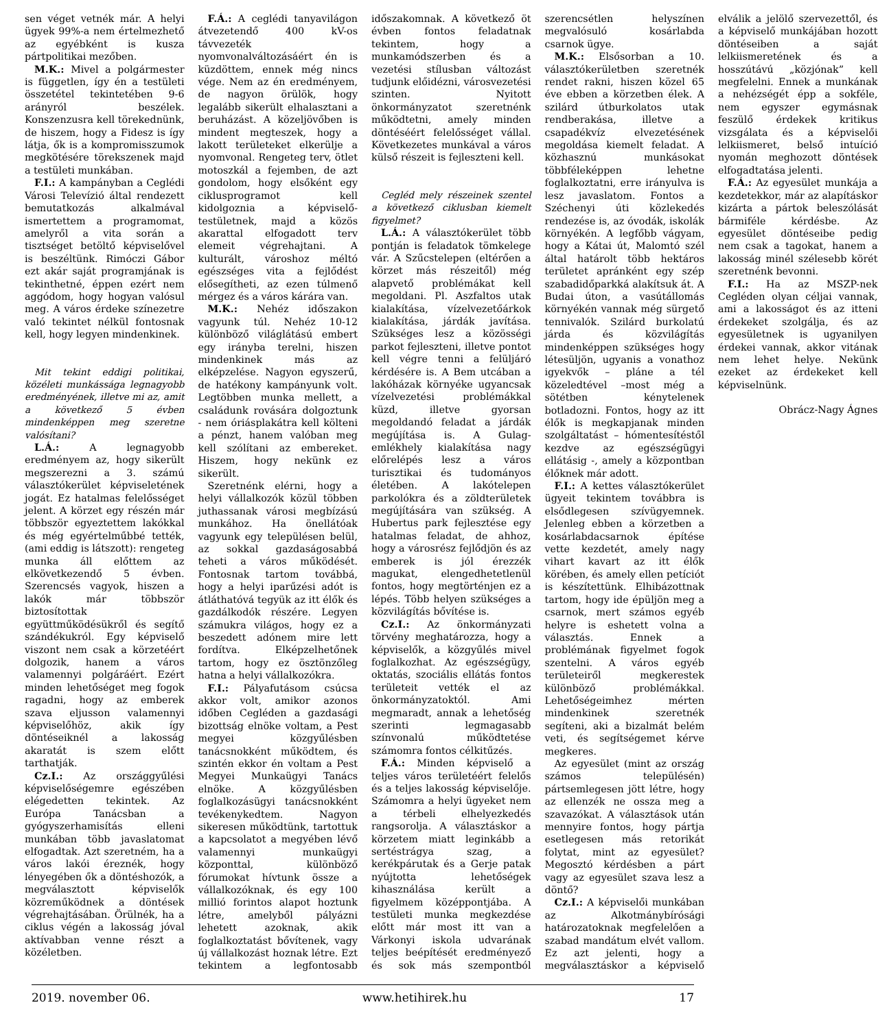sen véget vetnék már. A helyi ügyek 99%-a nem értelmezhető az egyébként is kusza pártpolitikai mezőben.
M.K.: Mivel a polgármester is független, így én a testületi összetétel tekintetében 9-6 arányról beszélek. Konszenzusra kell törekednünk, de hiszem, hogy a Fidesz is így látja, ők is a kompromisszumok megkötésére törekszenek majd a testületi munkában.
F.I.: A kampányban a Ceglédi Városi Televízió által rendezett bemutatkozás alkalmával ismertettem a programomat, amelyről a vita során a tisztséget betöltő képviselővel is beszéltünk. Rimóczi Gábor ezt akár saját programjának is tekinthetné, éppen ezért nem aggódom, hogy hogyan valósul meg. A város érdeke színezetre való tekintet nélkül fontosnak kell, hogy legyen mindenkinek.
Mit tekint eddigi politikai, közéleti munkássága legnagyobb eredményének, illetve mi az, amit a következő 5 évben mindenképpen meg szeretne valósítani?
L.Á.: A legnagyobb eredményem az, hogy sikerült megszerezni a 3. számú választókerület képviseletének jogát. Ez hatalmas felelősséget jelent. A körzet egy részén már többször egyeztettem lakókkal és még egyértelműbbé tették, (ami eddig is látszott): rengeteg munka áll előttem az elkövetkezendő 5 évben. Szerencsés vagyok, hiszen a lakók már többször biztosítottak együttműködésükről és segítő szándékukról. Egy képviselő viszont nem csak a körzetéért dolgozik, hanem a város valamennyi polgáráért. Ezért minden lehetőséget meg fogok ragadni, hogy az emberek szava eljusson valamennyi képviselőhöz, akik így döntéseiknél a lakosság akaratát is szem előtt tarthatják.
Cz.I.: Az országgyűlési képviselőségemre egészében elégedetten tekintek. Az Európa Tanácsban a gyógyszerhamisítás elleni munkában több javaslatomat elfogadtak. Azt szeretném, ha a város lakói éreznék, hogy lényegében ők a döntéshozók, a megválasztott képviselők közreműködnek a döntések végrehajtásában. Örülnék, ha a ciklus végén a lakosság jóval aktívabban venne részt a közéletben.
F.Á.: A ceglédi tanyavilágon átvezetendő 400 kV-os távvezeték nyomvonalváltozásáért én is küzdöttem, ennek még nincs vége. Nem az én eredményem, de nagyon örülök, hogy legalább sikerült elhalasztani a beruházást. A közeljövőben is mindent megteszek, hogy a lakott területeket elkerülje a nyomvonal. Rengeteg terv, ötlet motoszkál a fejemben, de azt gondolom, hogy elsőként egy ciklusprogramot kell kidolgoznia a képviselő-testületnek, majd a közös akarattal elfogadott terv elemeit végrehajtani. A kulturált, városhoz méltó egészséges vita a fejlődést elősegítheti, az ezen túlmenő mérgez és a város kárára van.
M.K.: Nehéz időszakon vagyunk túl. Nehéz 10-12 különböző világlátású embert egy irányba terelni, hiszen mindenkinek más az elképzelése. Nagyon egyszerű, de hatékony kampányunk volt. Legtöbben munka mellett, a családunk rovására dolgoztunk - nem óriásplakátra kell költeni a pénzt, hanem valóban meg kell szólítani az embereket. Hiszem, hogy nekünk ez sikerült.
Szeretnénk elérni, hogy a helyi vállalkozók közül többen juthassanak városi megbízású munkához. Ha önellátóak vagyunk egy településen belül, az sokkal gazdaságosabbá teheti a város működését. Fontosnak tartom továbbá, hogy a helyi iparűzési adót is átláthatóvá tegyük az itt élők és gazdálkodók részére. Legyen számukra világos, hogy ez a beszedett adónem mire lett fordítva. Elképzelhetőnek tartom, hogy ez ösztönzőleg hatna a helyi vállalkozókra.
F.I.: Pályafutásom csúcsa akkor volt, amikor azonos időben Cegléden a gazdasági bizottság elnöke voltam, a Pest megyei közgyűlésben tanácsnokként működtem, és szintén ekkor én voltam a Pest Megyei Munkaügyi Tanács elnöke. A közgyűlésben foglalkozásügyi tanácsnokként tevékenykedtem. Nagyon sikeresen működtünk, tartottuk a kapcsolatot a megyében lévő valamennyi munkaügyi központtal, különböző fórumokat hívtunk össze a vállalkozóknak, és egy 100 millió forintos alapot hoztunk létre, amelyből pályázni lehetett azoknak, akik foglalkoztatást bővítenek, vagy új vállalkozást hoznak létre. Ezt tekintem a legfontosabb időszakomnak. A következő öt évben fontos feladatnak tekintem, hogy a munkamódszerben és a vezetési stílusban változást tudjunk előidézni, városvezetési szinten. Nyitott önkormányzatot szeretnénk működtetni, amely minden döntéséért felelősséget vállal. Következetes munkával a város külső részeit is fejleszteni kell.
Cegléd mely részeinek szentel a következő ciklusban kiemelt figyelmet?
L.Á.: A választókerület több pontján is feladatok tömkelege vár. A Szűcstelepen (eltérően a körzet más részeitől) még alapvető problémákat kell megoldani. Pl. Aszfaltos utak kialakítása, vízelvezetőárkok kialakítása, járdák javítása. Szükséges lesz a közösségi parkot fejleszteni, illetve pontot kell végre tenni a felüljáró kérdésére is. A Bem utcában a lakóházak környéke ugyancsak vízelvezetési problémákkal küzd, illetve gyorsan megoldandó feladat a járdák megújítása is. A Gulag-emlékhely kialakítása nagy előrelépés lesz a város turisztikai és tudományos életében. A lakótelepen parkolókra és a zöldterületek megújítására van szükség. A Hubertus park fejlesztése egy hatalmas feladat, de ahhoz, hogy a városrész fejlődjön és az emberek is jól érezzék magukat, elengedhetetlenül fontos, hogy megtörténjen ez a lépés. Több helyen szükséges a közvilágítás bővítése is.
Cz.I.: Az önkormányzati törvény meghatározza, hogy a képviselők, a közgyűlés mivel foglalkozhat. Az egészségügy, oktatás, szociális ellátás fontos területeit vették el az önkormányzatoktól. Ami megmaradt, annak a lehetőség szerinti legmagasabb színvonalú működtetése számomra fontos célkitűzés.
F.Á.: Minden képviselő a teljes város területéért felelős és a teljes lakosság képviselője. Számomra a helyi ügyeket nem a térbeli elhelyezkedés rangsorolja. A választáskor a körzetem miatt leginkább a sertéstrágya szag, a kerékpárutak és a Gerje patak nyújtotta lehetőségek kihasználása került a figyelmem középpontjába. A testületi munka megkezdése előtt már most itt van a Várkonyi iskola udvarának teljes beépítését eredményező és sok más szempontból szerencsétlen helyszínen megvalósuló kosárlabda csarnok ügye.
M.K.: Elsősorban a 10. választókerületben szeretnék rendet rakni, hiszen közel 65 éve ebben a körzetben élek. A szilárd útburkolatos utak rendberakása, illetve a csapadékvíz elvezetésének megoldása kiemelt feladat. A közhasznú munkásokat többféleképpen lehetne foglalkoztatni, erre irányulva is lesz javaslatom. Fontos a Széchenyi úti közlekedés rendezése is, az óvodák, iskolák környékén. A legfőbb vágyam, hogy a Kátai út, Malomtó szél által határolt több hektáros területet apránként egy szép szabadidőparkká alakítsuk át. A Budai úton, a vasútállomás környékén vannak még sürgető tennivalók. Szilárd burkolatú járda és közvilágítás mindenképpen szükséges hogy létesüljön, ugyanis a vonathoz igyekvők – pláne a tél közeledtével –most még a sötétben kénytelenek botladozni. Fontos, hogy az itt élők is megkapjanak minden szolgáltatást – hómentesítéstől kezdve az egészségügyi ellátásig -, amely a központban élőknek már adott.
F.I.: A kettes választókerület ügyeit tekintem továbbra is elsődlegesen szívügyemnek. Jelenleg ebben a körzetben a kosárlabdacsarnok építése vette kezdetét, amely nagy vihart kavart az itt élők körében, és amely ellen petíciót is készítettünk. Elhibázottnak tartom, hogy ide épüljön meg a csarnok, mert számos egyéb helyre is eshetett volna a választás. Ennek a problémának figyelmet fogok szentelni. A város egyéb területeiről megkerestek különböző problémákkal. Lehetőségeimhez mérten mindenkinek szeretnék segíteni, aki a bizalmát belém veti, és segítségemet kérve megkeres.
Az egyesület (mint az ország számos településén) pártsemlegesen jött létre, hogy az ellenzék ne ossza meg a szavazókat. A választások után mennyire fontos, hogy pártja esetlegesen más retorikát folytat, mint az egyesület? Megosztó kérdésben a párt vagy az egyesület szava lesz a döntő?
Cz.I.: A képviselői munkában az Alkotmánybírósági határozatoknak megfelelően a szabad mandátum elvét vallom. Ez azt jelenti, hogy a megválasztáskor a képviselő elválik a jelölő szervezettől, és a képviselő munkájában hozott döntéseiben a saját lelkiismeretének és a hosszútávú „közjónak” kell megfelelni. Ennek a munkának a nehézségét épp a sokféle, nem egyszer egymásnak feszülő érdekek kritikus vizsgálata és a képviselői lelkiismeret, belső intuíció nyomán meghozott döntések elfogadtatása jelenti.
F.Á.: Az egyesület munkája a kezdetekkor, már az alapításkor kizárta a pártok beleszólását bármiféle kérdésbe. Az egyesület döntéseibe pedig nem csak a tagokat, hanem a lakosság minél szélesebb körét szeretnénk bevonni.
F.I.: Ha az MSZP-nek Cegléden olyan céljai vannak, ami a lakosságot és az itteni érdekeket szolgálja, és az egyesületnek is ugyanilyen érdekei vannak, akkor vitának nem lehet helye. Nekünk ezeket az érdekeket kell képviselnünk.
Obrácz-Nagy Ágnes
2019. november 06. www.hetihirek.hu 17